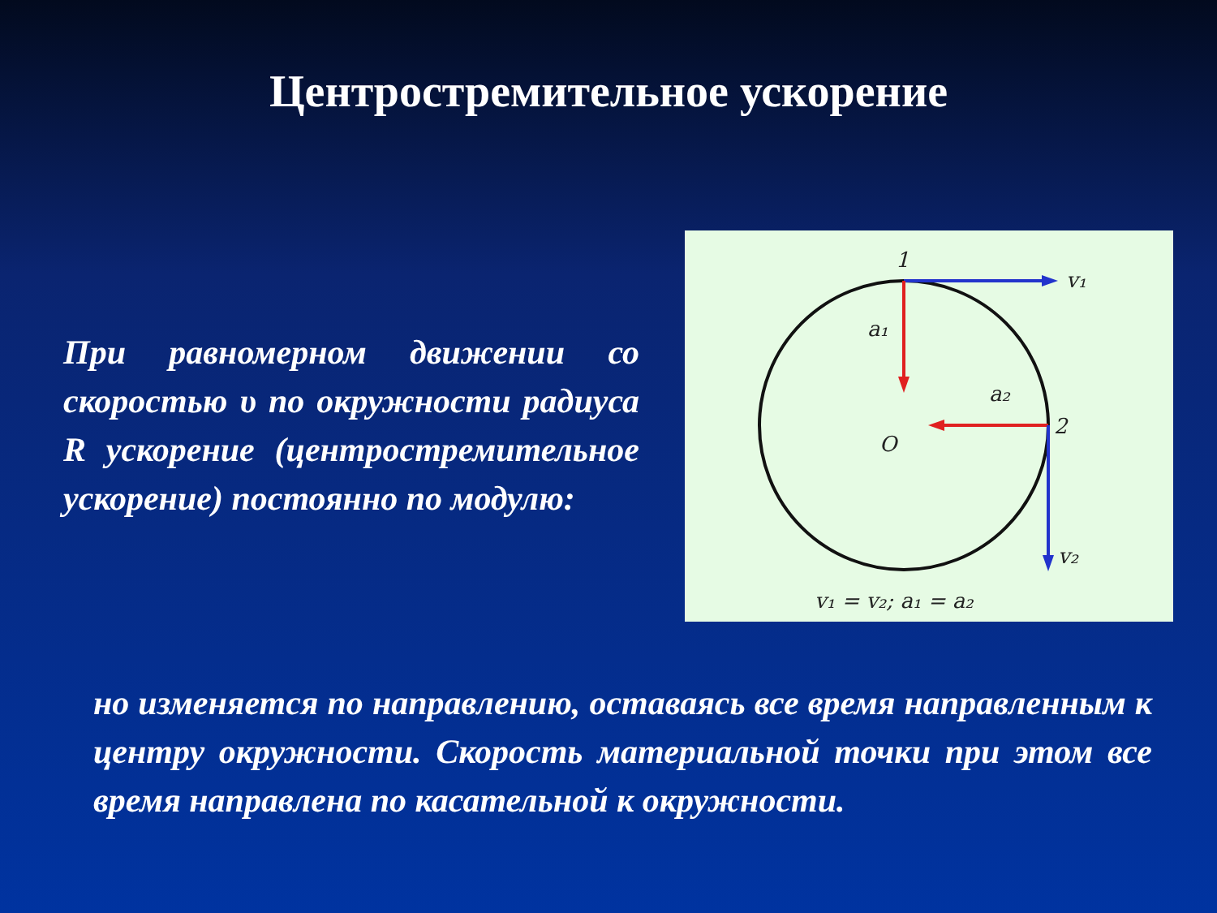Центростремительное ускорение
При равномерном движении со скоростью υ по окружности радиуса R ускорение (центростремительное ускорение) постоянно по модулю:
1
2
O
v₁
v₂
a₁
a₂
v₁ = v₂; a₁ = a₂
но изменяется по направлению, оставаясь все время направленным к центру окружности. Скорость материальной точки при этом все время направлена по касательной к окружности.